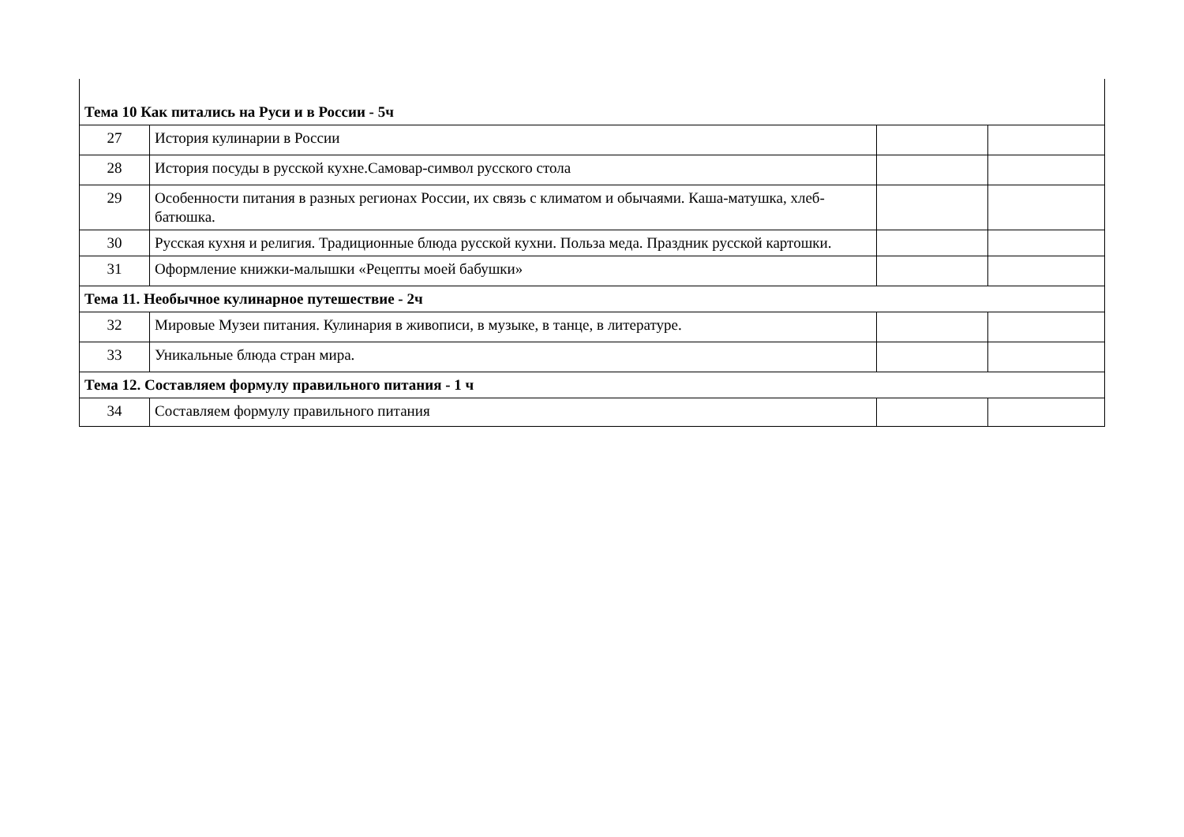| Тема 10 Как питались на Руси и в России - 5ч | | | |
| 27 | История кулинарии в России | | |
| 28 | История посуды в русской кухне.Самовар-символ русского стола | | |
| 29 | Особенности питания в разных регионах России, их связь с климатом и обычаями. Каша-матушка, хлеб-батюшка. | | |
| 30 | Русская кухня и религия. Традиционные блюда русской кухни. Польза меда. Праздник русской картошки. | | |
| 31 | Оформление книжки-малышки «Рецепты моей бабушки» | | |
| Тема 11. Необычное кулинарное путешествие - 2ч | | | |
| 32 | Мировые Музеи питания. Кулинария в живописи, в музыке, в танце, в литературе. | | |
| 33 | Уникальные блюда стран мира. | | |
| Тема 12. Составляем формулу правильного питания - 1 ч | | | |
| 34 | Составляем формулу правильного питания | | |